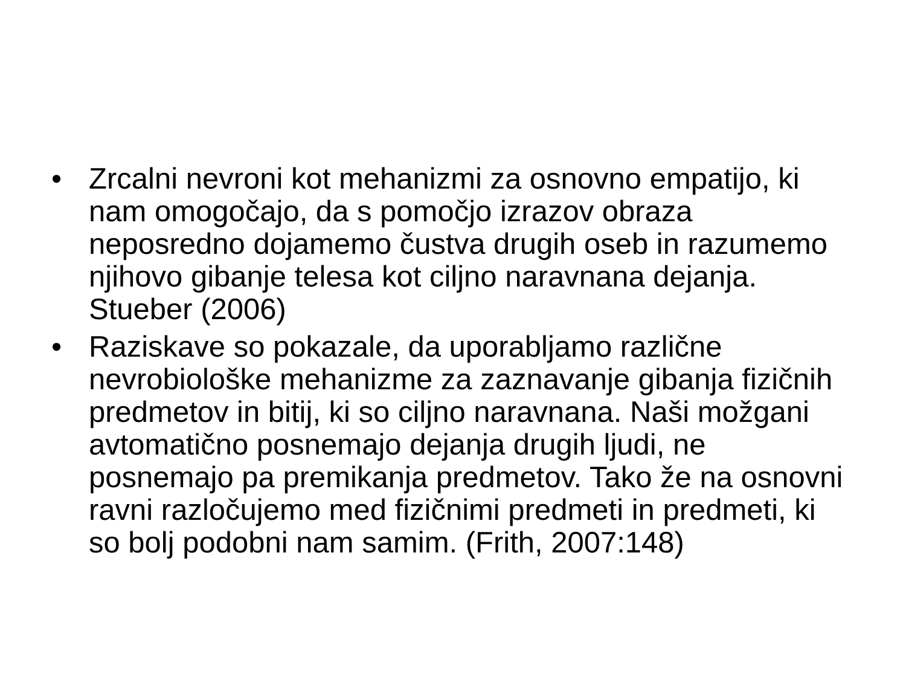• Zrcalni nevroni kot mehanizmi za osnovno empatijo, ki nam omogočajo, da s pomočjo izrazov obraza neposredno dojamemo čustva drugih oseb in razumemo njihovo gibanje telesa kot ciljno naravnana dejanja. Stueber (2006)
• Raziskave so pokazale, da uporabljamo različne nevrobiološke mehanizme za zaznavanje gibanja fizičnih predmetov in bitij, ki so ciljno naravnana. Naši možgani avtomatično posnemajo dejanja drugih ljudi, ne posnemajo pa premikanja predmetov. Tako že na osnovni ravni razločujemo med fizičnimi predmeti in predmeti, ki so bolj podobni nam samim. (Frith, 2007:148)